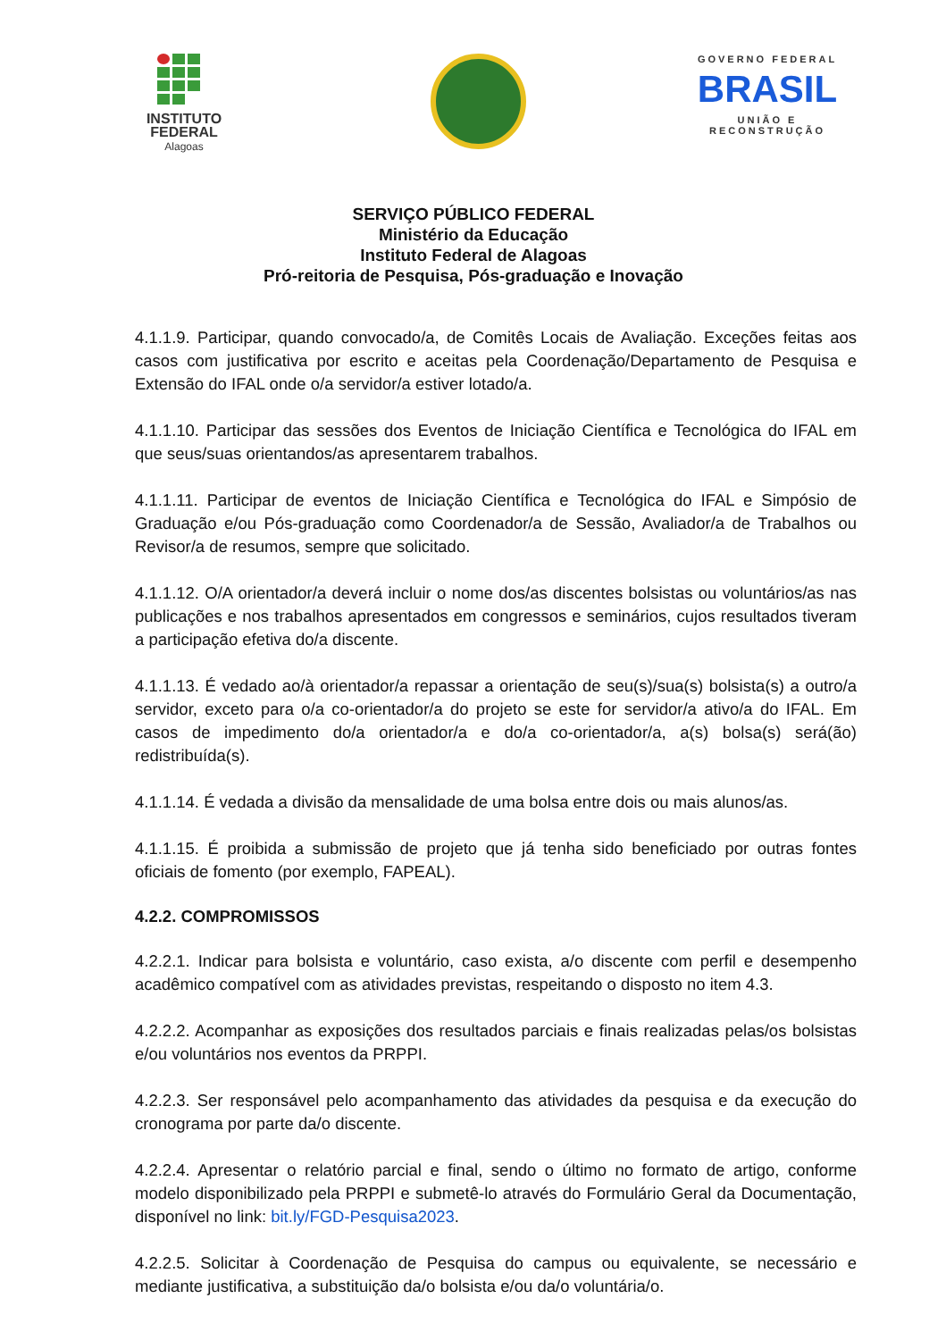INSTITUTO
FEDERAL
Alagoas
GOVERNO FEDERAL
BRASIL
UNIÃO E RECONSTRUÇÃO
SERVIÇO PÚBLICO FEDERAL
Ministério da Educação
Instituto Federal de Alagoas
Pró-reitoria de Pesquisa, Pós-graduação e Inovação
4.1.1.9. Participar, quando convocado/a, de Comitês Locais de Avaliação. Exceções feitas aos casos com justificativa por escrito e aceitas pela Coordenação/Departamento de Pesquisa e Extensão do IFAL onde o/a servidor/a estiver lotado/a.
4.1.1.10. Participar das sessões dos Eventos de Iniciação Científica e Tecnológica do IFAL em que seus/suas orientandos/as apresentarem trabalhos.
4.1.1.11. Participar de eventos de Iniciação Científica e Tecnológica do IFAL e Simpósio de Graduação e/ou Pós-graduação como Coordenador/a de Sessão, Avaliador/a de Trabalhos ou Revisor/a de resumos, sempre que solicitado.
4.1.1.12. O/A orientador/a deverá incluir o nome dos/as discentes bolsistas ou voluntários/as nas publicações e nos trabalhos apresentados em congressos e seminários, cujos resultados tiveram a participação efetiva do/a discente.
4.1.1.13. É vedado ao/à orientador/a repassar a orientação de seu(s)/sua(s) bolsista(s) a outro/a servidor, exceto para o/a co-orientador/a do projeto se este for servidor/a ativo/a do IFAL. Em casos de impedimento do/a orientador/a e do/a co-orientador/a, a(s) bolsa(s) será(ão) redistribuída(s).
4.1.1.14. É vedada a divisão da mensalidade de uma bolsa entre dois ou mais alunos/as.
4.1.1.15. É proibida a submissão de projeto que já tenha sido beneficiado por outras fontes oficiais de fomento (por exemplo, FAPEAL).
4.2.2. COMPROMISSOS
4.2.2.1. Indicar para bolsista e voluntário, caso exista, a/o discente com perfil e desempenho acadêmico compatível com as atividades previstas, respeitando o disposto no item 4.3.
4.2.2.2. Acompanhar as exposições dos resultados parciais e finais realizadas pelas/os bolsistas e/ou voluntários nos eventos da PRPPI.
4.2.2.3. Ser responsável pelo acompanhamento das atividades da pesquisa e da execução do cronograma por parte da/o discente.
4.2.2.4. Apresentar o relatório parcial e final, sendo o último no formato de artigo, conforme modelo disponibilizado pela PRPPI e submetê-lo através do Formulário Geral da Documentação, disponível no link: bit.ly/FGD-Pesquisa2023.
4.2.2.5. Solicitar à Coordenação de Pesquisa do campus ou equivalente, se necessário e mediante justificativa, a substituição da/o bolsista e/ou da/o voluntária/o.